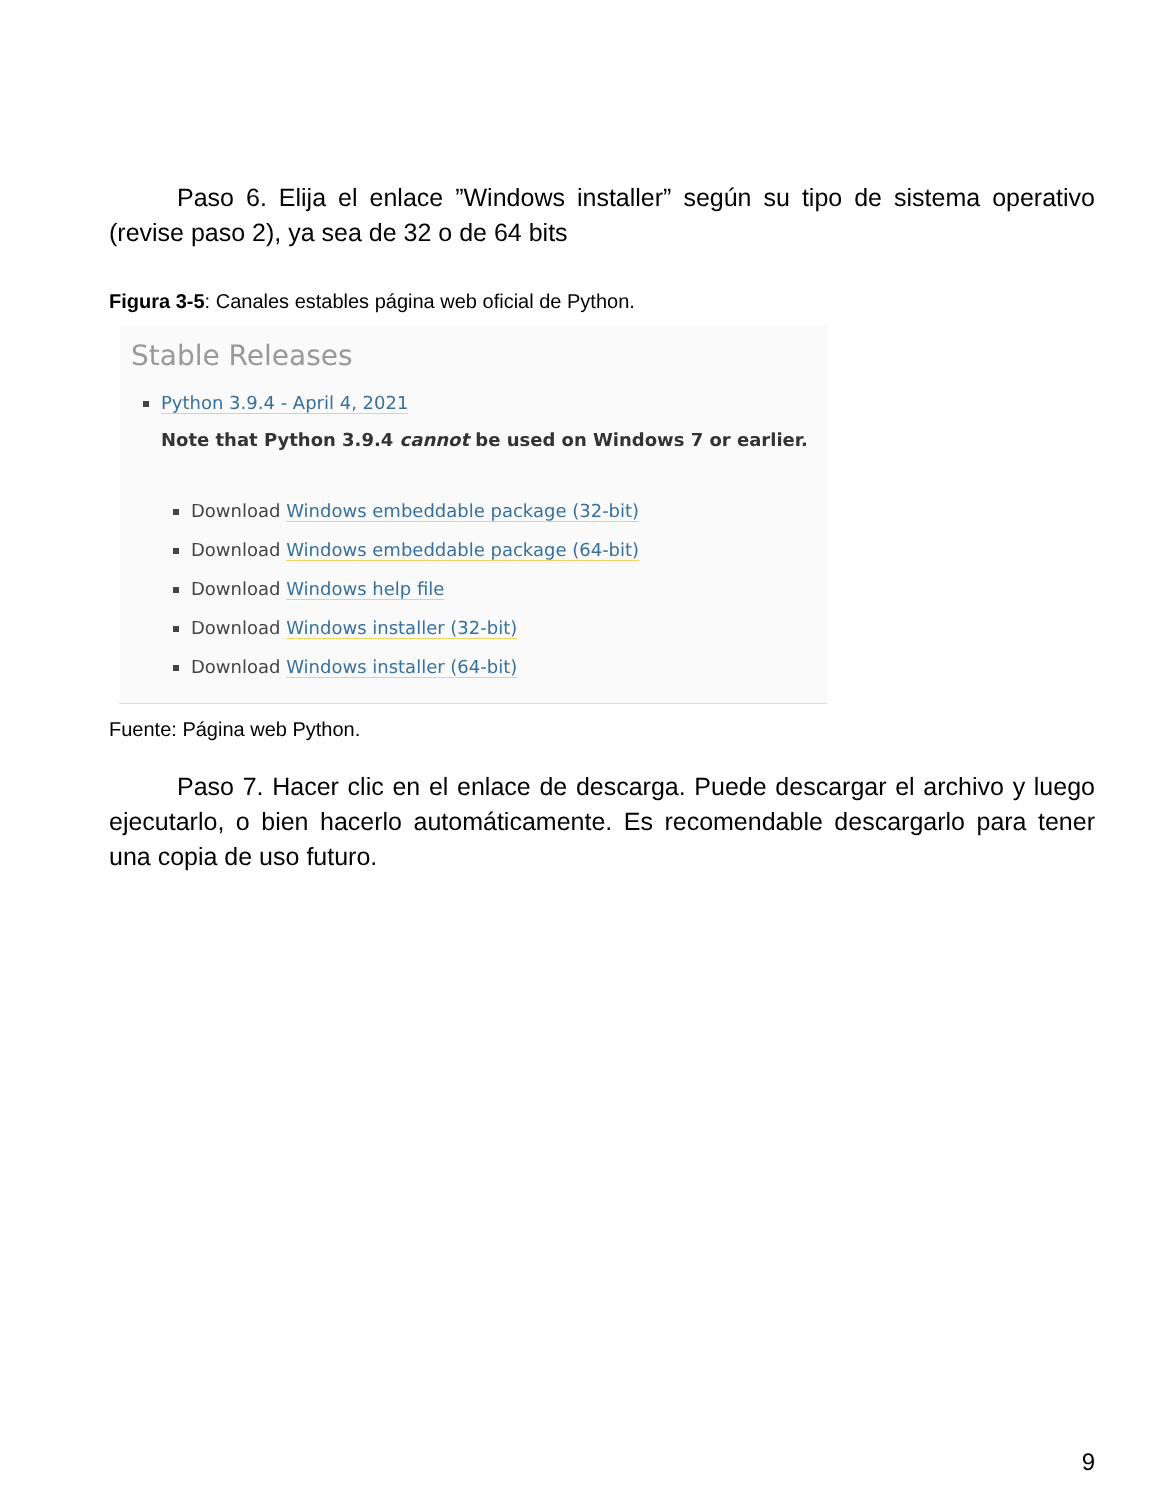Paso 6. Elija el enlace ”Windows installer” según su tipo de sistema operativo (revise paso 2), ya sea de 32 o de 64 bits
Figura 3-5: Canales estables página web oficial de Python.
Stable Releases
Python 3.9.4 - April 4, 2021
Note that Python 3.9.4 cannot be used on Windows 7 or earlier.
Download Windows embeddable package (32-bit)
Download Windows embeddable package (64-bit)
Download Windows help file
Download Windows installer (32-bit)
Download Windows installer (64-bit)
Fuente: Página web Python.
Paso 7. Hacer clic en el enlace de descarga. Puede descargar el archivo y luego ejecutarlo, o bien hacerlo automáticamente. Es recomendable descargarlo para tener una copia de uso futuro.
9